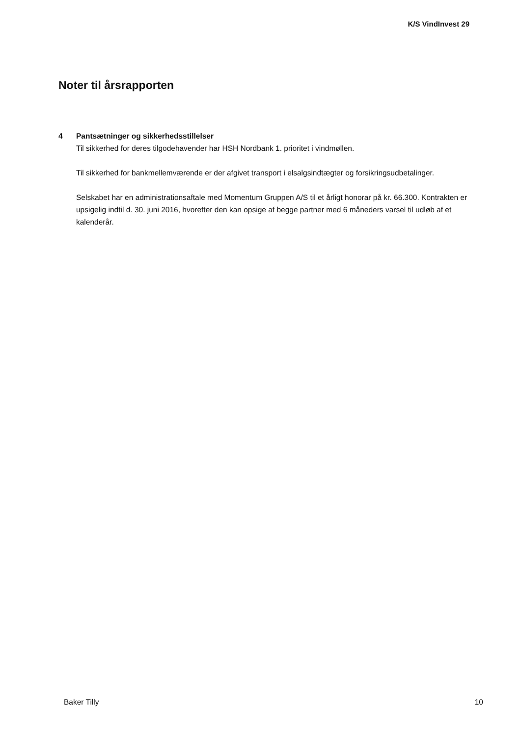K/S VindInvest 29
Noter til årsrapporten
4 Pantsætninger og sikkerhedsstillelser
Til sikkerhed for deres tilgodehavender har HSH Nordbank 1. prioritet i vindmøllen.
Til sikkerhed for bankmellemværende er der afgivet transport i elsalgsindtægter og forsikringsudbetalinger.
Selskabet har en administrationsaftale med Momentum Gruppen A/S til et årligt honorar på kr. 66.300. Kontrakten er upsigelig indtil d. 30. juni 2016, hvorefter den kan opsige af begge partner med 6 måneders varsel til udløb af et kalenderår.
Baker Tilly 10